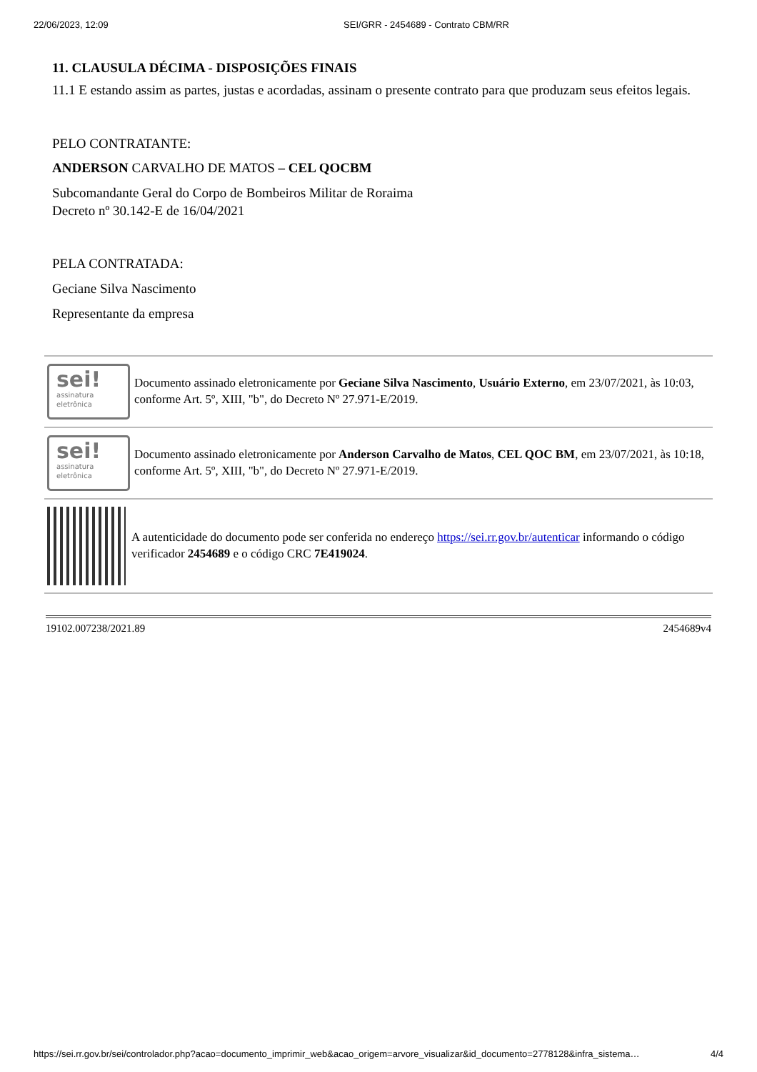22/06/2023, 12:09 SEI/GRR - 2454689 - Contrato CBM/RR
11. CLAUSULA DÉCIMA - DISPOSIÇÕES FINAIS
11.1 E estando assim as partes, justas e acordadas, assinam o presente contrato para que produzam seus efeitos legais.
PELO CONTRATANTE:
ANDERSON CARVALHO DE MATOS – CEL QOCBM
Subcomandante Geral do Corpo de Bombeiros Militar de Roraima
Decreto nº 30.142-E de 16/04/2021
PELA CONTRATADA:
Geciane Silva Nascimento
Representante da empresa
sei!
assinatura eletrônica
Documento assinado eletronicamente por Geciane Silva Nascimento, Usuário Externo, em 23/07/2021, às 10:03, conforme Art. 5º, XIII, "b", do Decreto Nº 27.971-E/2019.
sei!
assinatura eletrônica
Documento assinado eletronicamente por Anderson Carvalho de Matos, CEL QOC BM, em 23/07/2021, às 10:18, conforme Art. 5º, XIII, "b", do Decreto Nº 27.971-E/2019.
A autenticidade do documento pode ser conferida no endereço https://sei.rr.gov.br/autenticar informando o código verificador 2454689 e o código CRC 7E419024.
19102.007238/2021.89 2454689v4
https://sei.rr.gov.br/sei/controlador.php?acao=documento_imprimir_web&acao_origem=arvore_visualizar&id_documento=2778128&infra_sistema… 4/4